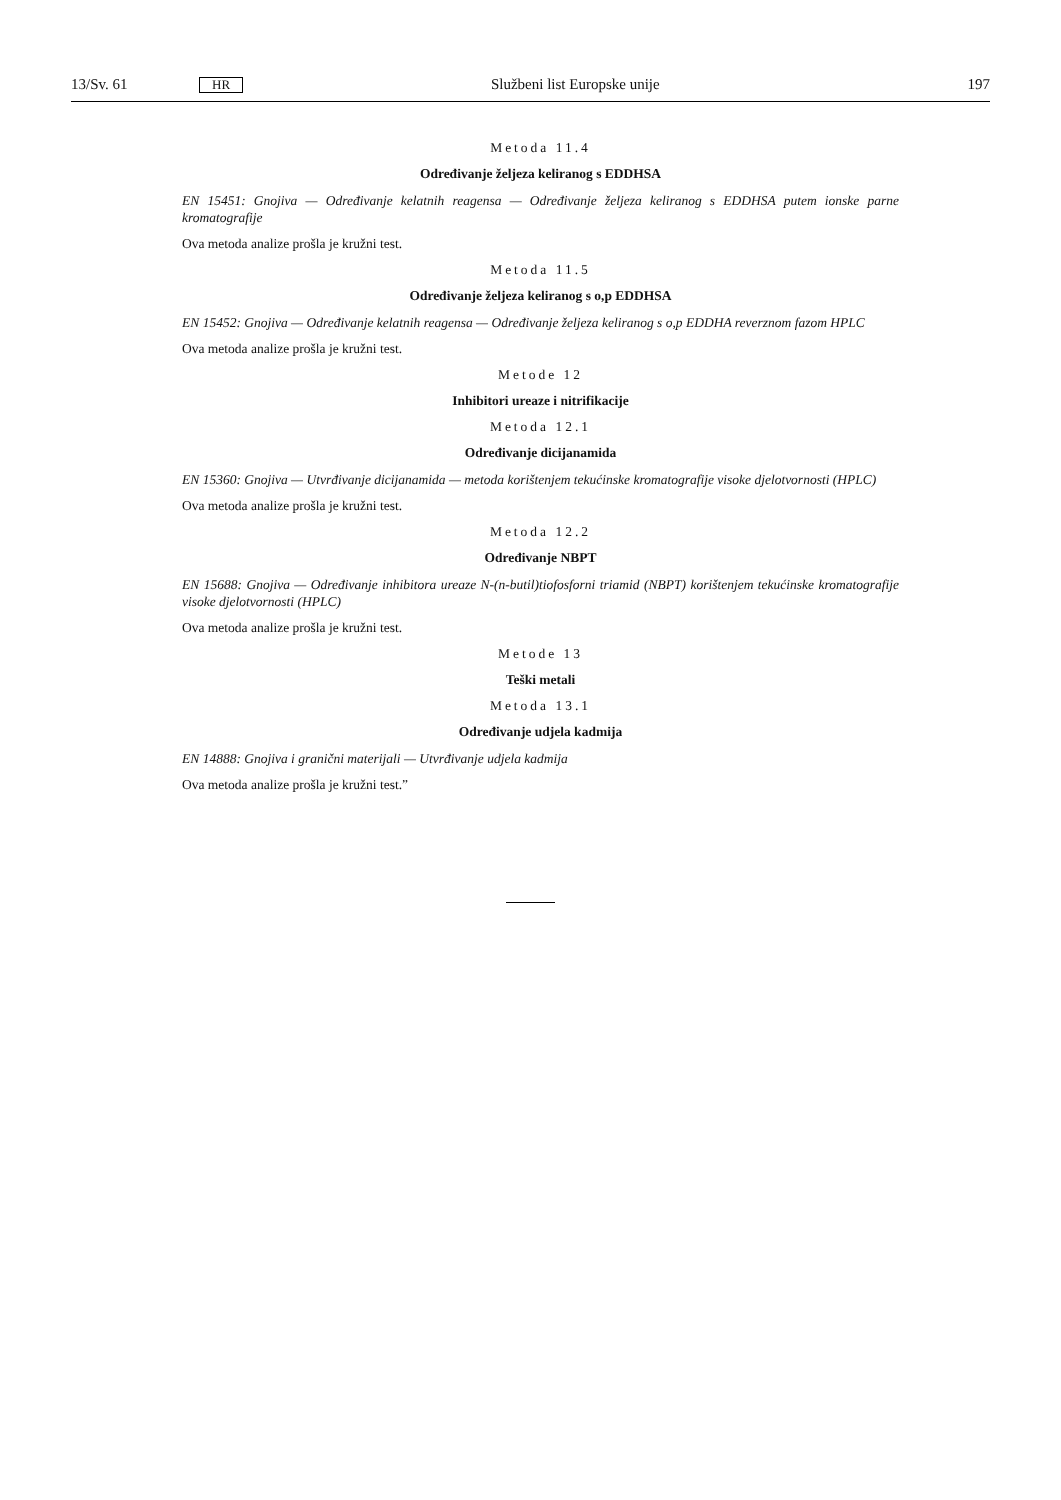13/Sv. 61 HR Službeni list Europske unije 197
Metoda 11.4
Određivanje željeza keliranog s EDDHSA
EN 15451: Gnojiva — Određivanje kelatnih reagensa — Određivanje željeza keliranog s EDDHSA putem ionske parne kromatografije
Ova metoda analize prošla je kružni test.
Metoda 11.5
Određivanje željeza keliranog s o,p EDDHSA
EN 15452: Gnojiva — Određivanje kelatnih reagensa — Određivanje željeza keliranog s o,p EDDHA reverznom fazom HPLC
Ova metoda analize prošla je kružni test.
Metode 12
Inhibitori ureaze i nitrifikacije
Metoda 12.1
Određivanje dicijanamida
EN 15360: Gnojiva — Utvrđivanje dicijanamida — metoda korištenjem tekućinske kromatografije visoke djelotvornosti (HPLC)
Ova metoda analize prošla je kružni test.
Metoda 12.2
Određivanje NBPT
EN 15688: Gnojiva — Određivanje inhibitora ureaze N-(n-butil)tiofosforni triamid (NBPT) korištenjem tekućinske kromatografije visoke djelotvornosti (HPLC)
Ova metoda analize prošla je kružni test.
Metode 13
Teški metali
Metoda 13.1
Određivanje udjela kadmija
EN 14888: Gnojiva i granični materijali — Utvrđivanje udjela kadmija
Ova metoda analize prošla je kružni test.”